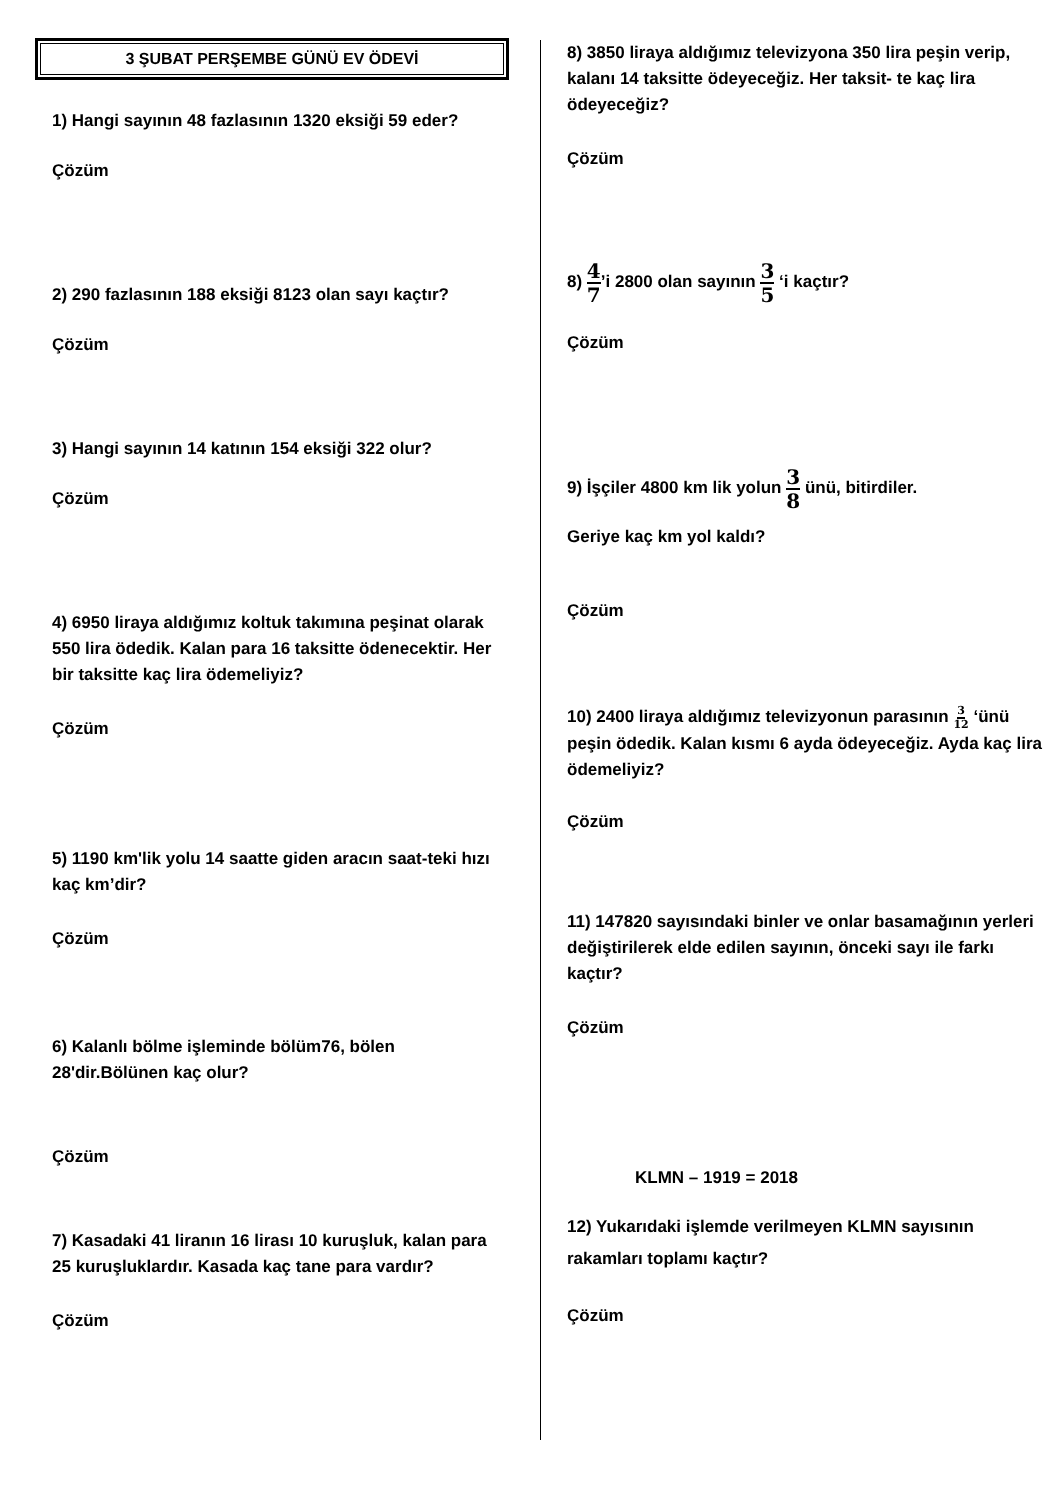3 ŞUBAT PERŞEMBE GÜNÜ EV ÖDEVİ
1) Hangi sayının 48 fazlasının 1320 eksiği 59 eder?
Çözüm
2) 290 fazlasının 188 eksiği 8123 olan sayı kaçtır?
Çözüm
3) Hangi sayının 14 katının 154 eksiği 322 olur?
Çözüm
4) 6950 liraya aldığımız koltuk takımına peşinat olarak 550 lira ödedik. Kalan para 16 taksitte ödenecektir. Her bir taksitte kaç lira ödemeliyiz?
Çözüm
5) 1190 km'lik yolu 14 saatte giden aracın saat-teki hızı kaç km’dir?
Çözüm
6) Kalanlı bölme işleminde bölüm76, bölen 28'dir.Bölünen kaç olur?
Çözüm
7) Kasadaki 41 liranın 16 lirası 10 kuruşluk, kalan para 25 kuruşluklardır. Kasada kaç tane para vardır?
Çözüm
8) 3850 liraya aldığımız televizyona 350 lira peşin verip, kalanı 14 taksitte ödeyeceğiz. Her taksit- te kaç lira ödeyeceğiz?
Çözüm
8) 4 7’i 2800 olan sayının 3 5 ‘i kaçtır?
Çözüm
9) İşçiler 4800 km lik yolun 3 8 ünü, bitirdiler.
Geriye kaç km yol kaldı?
Çözüm
10) 2400 liraya aldığımız televizyonun parasının 3 12 ‘ünü peşin ödedik. Kalan kısmı 6 ayda ödeyeceğiz. Ayda kaç lira ödemeliyiz?
Çözüm
11) 147820 sayısındaki binler ve onlar basamağının yerleri değiştirilerek elde edilen sayının, önceki sayı ile farkı kaçtır?
Çözüm
KLMN – 1919 = 2018
12) Yukarıdaki işlemde verilmeyen KLMN sayısının rakamları toplamı kaçtır?
Çözüm